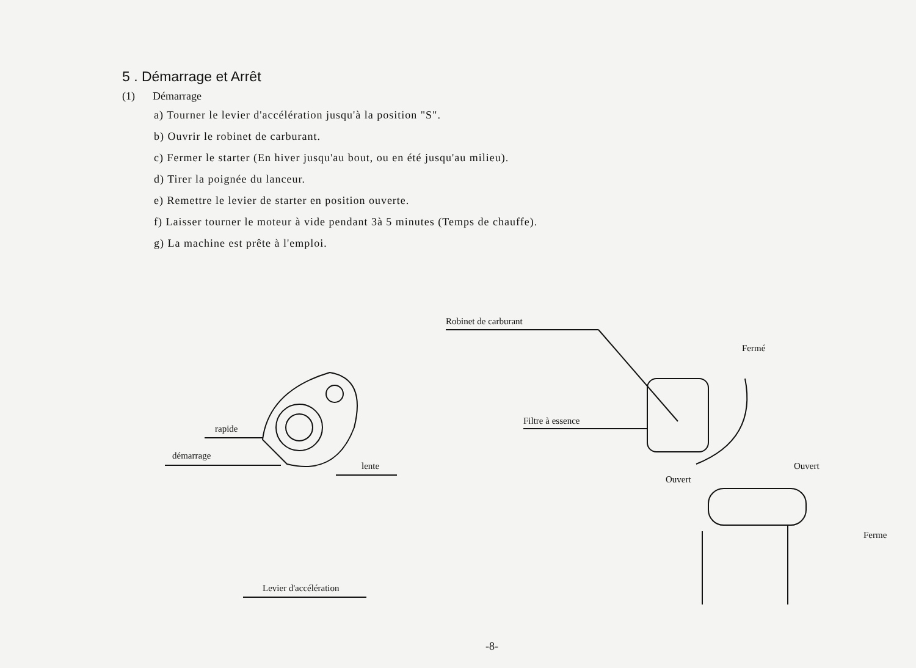5 . Démarrage et Arrêt
(1) Démarrage
a) Tourner le levier d'accélération jusqu'à la position "S".
b) Ouvrir le robinet de carburant.
c) Fermer le starter (En hiver jusqu'au bout, ou en été jusqu'au milieu).
d) Tirer la poignée du lanceur.
e) Remettre le levier de starter en position ouverte.
f) Laisser tourner le moteur à vide pendant 3à 5 minutes (Temps de chauffe).
g) La machine est prête à l'emploi.
Robinet de carburant
Fermé
rapide
Filtre à essence
démarrage
lente Ouvert
Ouvert
Ferme
Levier d'accélération
-8-